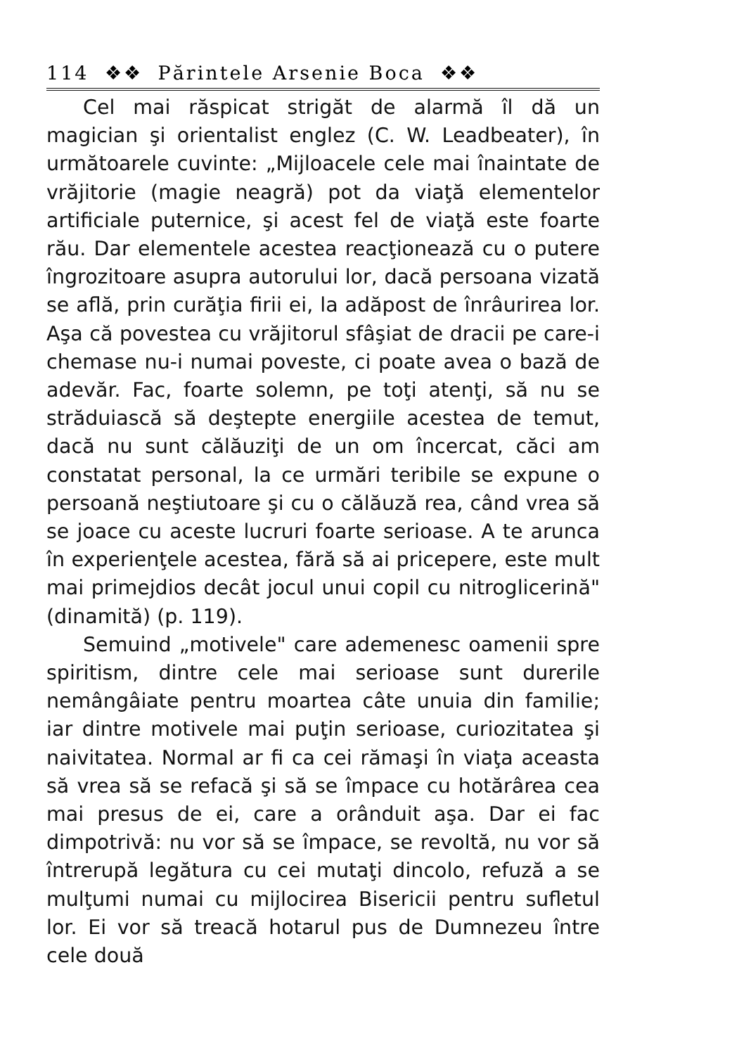114 ❖❖ Părintele Arsenie Boca ❖❖
Cel mai răspicat strigăt de alarmă îl dă un magician şi orientalist englez (C. W. Leadbeater), în următoarele cuvinte: „Mijloacele cele mai înaintate de vrăjitorie (magie neagră) pot da viaţă elementelor artificiale puternice, şi acest fel de viaţă este foarte rău. Dar elementele acestea reacţionează cu o putere îngrozitoare asupra autorului lor, dacă persoana vizată se află, prin curăţia firii ei, la adăpost de înrâurirea lor. Aşa că povestea cu vrăjitorul sfâşiat de dracii pe care-i chemase nu-i numai poveste, ci poate avea o bază de adevăr. Fac, foarte solemn, pe toţi atenţi, să nu se străduiască să deştepte energiile acestea de temut, dacă nu sunt călăuziţi de un om încercat, căci am constatat personal, la ce urmări teribile se expune o persoană neştiutoare şi cu o călăuză rea, când vrea să se joace cu aceste lucruri foarte serioase. A te arunca în experienţele acestea, fără să ai pricepere, este mult mai primejdios decât jocul unui copil cu nitroglicerină" (dinamită) (p. 119).
Semuind „motivele" care ademenesc oamenii spre spiritism, dintre cele mai serioase sunt durerile nemângâiate pentru moartea câte unuia din familie; iar dintre motivele mai puţin serioase, curiozitatea şi naivitatea. Normal ar fi ca cei rămaşi în viaţa aceasta să vrea să se refacă şi să se împace cu hotărârea cea mai presus de ei, care a orânduit aşa. Dar ei fac dimpotrivă: nu vor să se împace, se revoltă, nu vor să întrerupă legătura cu cei mutaţi dincolo, refuză a se mulţumi numai cu mijlocirea Bisericii pentru sufletul lor. Ei vor să treacă hotarul pus de Dumnezeu între cele două